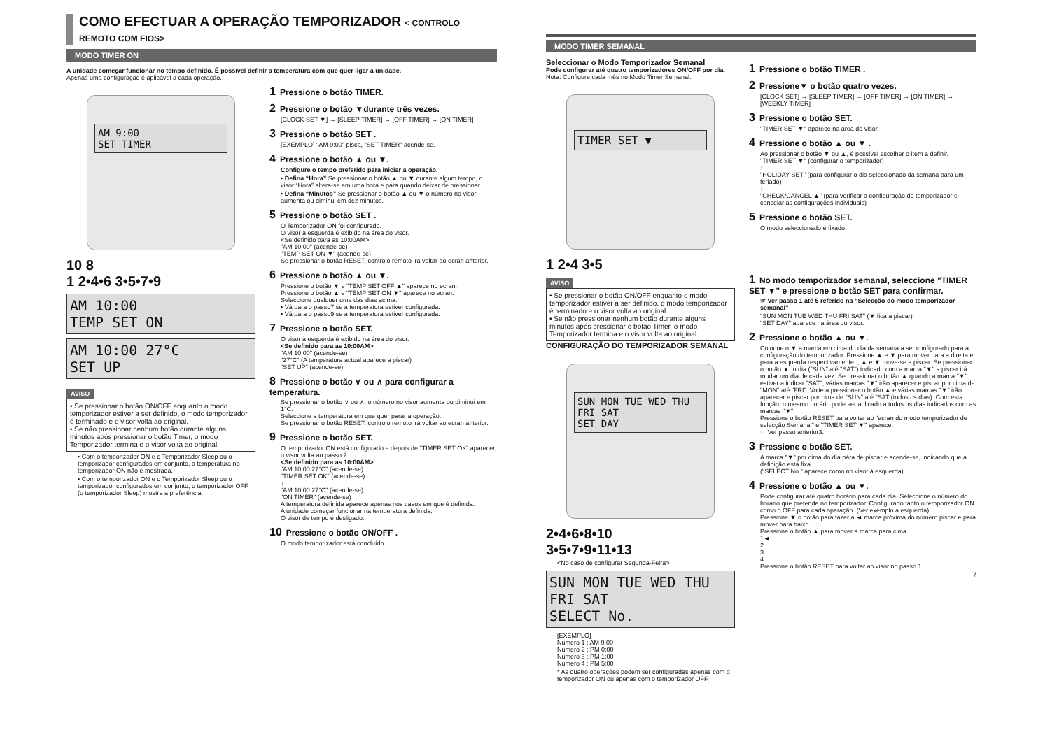COMO EFECTUAR A OPERAÇÃO TEMPORIZADOR < CONTROLO REMOTO COM FIOS>
MODO TIMER ON
A unidade começar funcionar no tempo definido. É possível definir a temperatura com que quer ligar a unidade.
Apenas uma configuração é aplicável a cada operação.
AM 9:00
SET TIMER
10 8
1 2•4•6 3•5•7•9
AM 10:00
TEMP SET ON
AM 10:00 27°C
SET UP
AVISO
• Se pressionar o botão ON/OFF enquanto o modo temporizador estiver a ser definido, o modo temporizador é terminado e o visor volta ao original.
• Se não pressionar nenhum botão durante alguns minutos após pressionar o botão Timer, o modo Temporizador termina e o visor volta ao original.
• Com o temporizador ON e o Temporizador Sleep ou o temporizador configurados em conjunto, a temperatura no temporizador ON não é mostrada.
• Com o temporizador ON e o Temporizador Sleep ou o temporizador configurados em conjunto, o temporizador OFF (o temporizador Sleep) mostra a preferência.
1 Pressione o botão TIMER.
2 Pressione o botão ▼durante três vezes.
[CLOCK SET ▼] → [SLEEP TIMER] → [OFF TIMER] → [ON TIMER]
3 Pressione o botão SET .
[EXEMPLO] "AM 9:00" pisca, "SET TIMER" acende-se.
4 Pressione o botão ▲ ou ▼.
Configure o tempo preferido para iniciar a operação.
• Defina “Hora” Se pressionar o botão ▲ ou ▼ durante algum tempo, o visor “Hora” altera-se em uma hora e pára quando deixar de pressionar.
• Defina “Minutos” Se pressionar o botão ▲ ou ▼ o número no visor aumenta ou diminui em dez minutos.
5 Pressione o botão SET .
O Temporizador ON foi configurado.
O visor à esquerda é exibido na área do visor.
<Se definido para as 10:00AM>
"AM 10:00" (acende-se)
"TEMP SET ON ▼" (acende-se)
Se pressionar o botão RESET, controlo remoto irá voltar ao ecran anterior.
6 Pressione o botão ▲ ou ▼.
Pressione o botão ▼ e "TEMP SET OFF ▲" aparece no ecran.
Pressione o botão ▲ e "TEMP SET ON ▼" aparece no ecran.
Seleccione qualquer uma das dias acima.
• Vá para o passo7 se a temperatura estiver configurada.
• Vá para o passo9 se a temperatura estiver configurada.
7 Pressione o botão SET.
O visor à esquerda é exibido na área do visor.
<Se definido para as 10:00AM>
"AM 10:00" (acende-se)
"27°C" (A temperatura actual aparece a piscar)
"SET UP" (acende-se)
8 Pressione o botão ∨ ou ∧ para configurar a temperatura.
Se pressionar o botão ∨ ou ∧, o número no visor aumenta ou diminui em 1°C.
Seleccione a temperatura em que quer parar a operação.
Se pressionar o botão RESET, controlo remoto irá voltar ao ecran anterior.
9 Pressione o botão SET.
O temporizador ON está configurado e depois de "TIMER SET OK" aparecer, o visor volta ao passo 2.
<Se definido para as 10:00AM>
"AM 10:00 27°C" (acende-se)
"TIMER SET OK" (acende-se)
↓
"AM 10:00 27°C" (acende-se)
"ON TIMER" (acende-se)
A temperatura definida aparece apenas nos casos em que é definida.
A unidade começar funcionar na temperatura definida.
O visor de tempo é desligado.
10 Pressione o botão ON/OFF .
O modo temporizador está concluído.
MODO TIMER SEMANAL
Seleccionar o Modo Temporizador Semanal
Pode configurar até quatro temporizadores ON/OFF por dia.
Nota: Configure cada mês no Modo Timer Semanal.
TIMER SET ▼
1 2•4 3•5
AVISO
• Se pressionar o botão ON/OFF enquanto o modo temporizador estiver a ser definido, o modo temporizador é terminado e o visor volta ao original.
• Se não pressionar nenhum botão durante alguns minutos após pressionar o botão Timer, o modo Temporizador termina e o visor volta ao original.
CONFIGURAÇÃO DO TEMPORIZADOR SEMANAL
SUN MON TUE WED THU FRI SAT
SET DAY
2•4•6•8•10
3•5•7•9•11•13
<No caso de configurar Segunda-Feira>
SUN MON TUE WED THU FRI SAT
SELECT No.
[EXEMPLO]
Número 1 : AM 9:00
Número 2 : PM 0:00
Número 3 : PM 1:00
Número 4 : PM 5:00
* As quatro operações podem ser configuradas apenas com o temporizador ON ou apenas com o temporizador OFF.
1 Pressione o botão TIMER .
2 Pressione▼ o botão quatro vezes.
[CLOCK SET] → [SLEEP TIMER] → [OFF TIMER] → [ON TIMER] → [WEEKLY TIMER]
3 Pressione o botão SET.
"TIMER SET ▼" aparece na área do visor.
4 Pressione o botão ▲ ou ▼ .
Ao pressionar o botão ▼ ou ▲, é possível escolher o item a definir.
"TIMER SET ▼" (configurar o temporizador)
↕
"HOLIDAY SET" (para configurar o dia seleccionado da semana para um feriado)
↕
"CHECK/CANCEL ▲" (para verificar a configuração do temporizador e cancelar as configurações individuais)
5 Pressione o botão SET.
O modo seleccionado é fixado.
1 No modo temporizador semanal, seleccione "TIMER SET ▼" e pressione o botão SET para confirmar.
☞ Ver passo 1 até 5 referido na “Selecção do modo temporizador semanal”
"SUN MON TUE WED THU FRI SAT" (▼ fica a piscar)
"SET DAY" aparece na área do visor.
2 Pressione o botão ▲ ou ▼.
Coloque o ▼ a marca em cima do dia da semana a ser configurado para a configuração do temporizador. Pressione ▲ e ▼ para mover para a direita e para a esquerda respectivamente, , ▲ e ▼ move-se a piscar. Se pressionar o botão ▲, o dia ("SUN" até "SAT") indicado com a marca "▼" a piscar irá mudar um dia de cada vez. Se pressionar o botão ▲ quando a marca "▼" estiver a indicar "SAT", várias marcas "▼" irão aparecer e piscar por cima de "MON" até "FRI". Volte a pressionar o botão ▲ e várias marcas "▼" irão aparecer e piscar por cima de "SUN" até "SAT (todos os dias). Com esta função, o mesmo horário pode ser aplicado a todos os dias indicados com as marcas "▼".
Pressione o botão RESET para voltar ao "ecran do modo temporizador de selecção Semanal" e "TIMER SET ▼" aparece.
☞ Ver passo anterior3.
3 Pressione o botão SET.
A marca "▼" por cima do dia pára de piscar e acende-se, indicando que a definição está fixa.
("SELECT No." aparece como no visor à esquerda).
4 Pressione o botão ▲ ou ▼.
Pode configurar até quatro horário para cada dia. Seleccione o número do horário que pretende no temporizador. Configurado tanto o temporizador ON como o OFF para cada operação. (Ver exemplo à esquerda).
Pressione ▼ o botão para fazer a ◄ marca próxima do número piscar e para mover para baixo.
Pressione o botão ▲ para mover a marca para cima.
1◄
2
3
4
Pressione o botão RESET para voltar ao visor no passo 1.
7